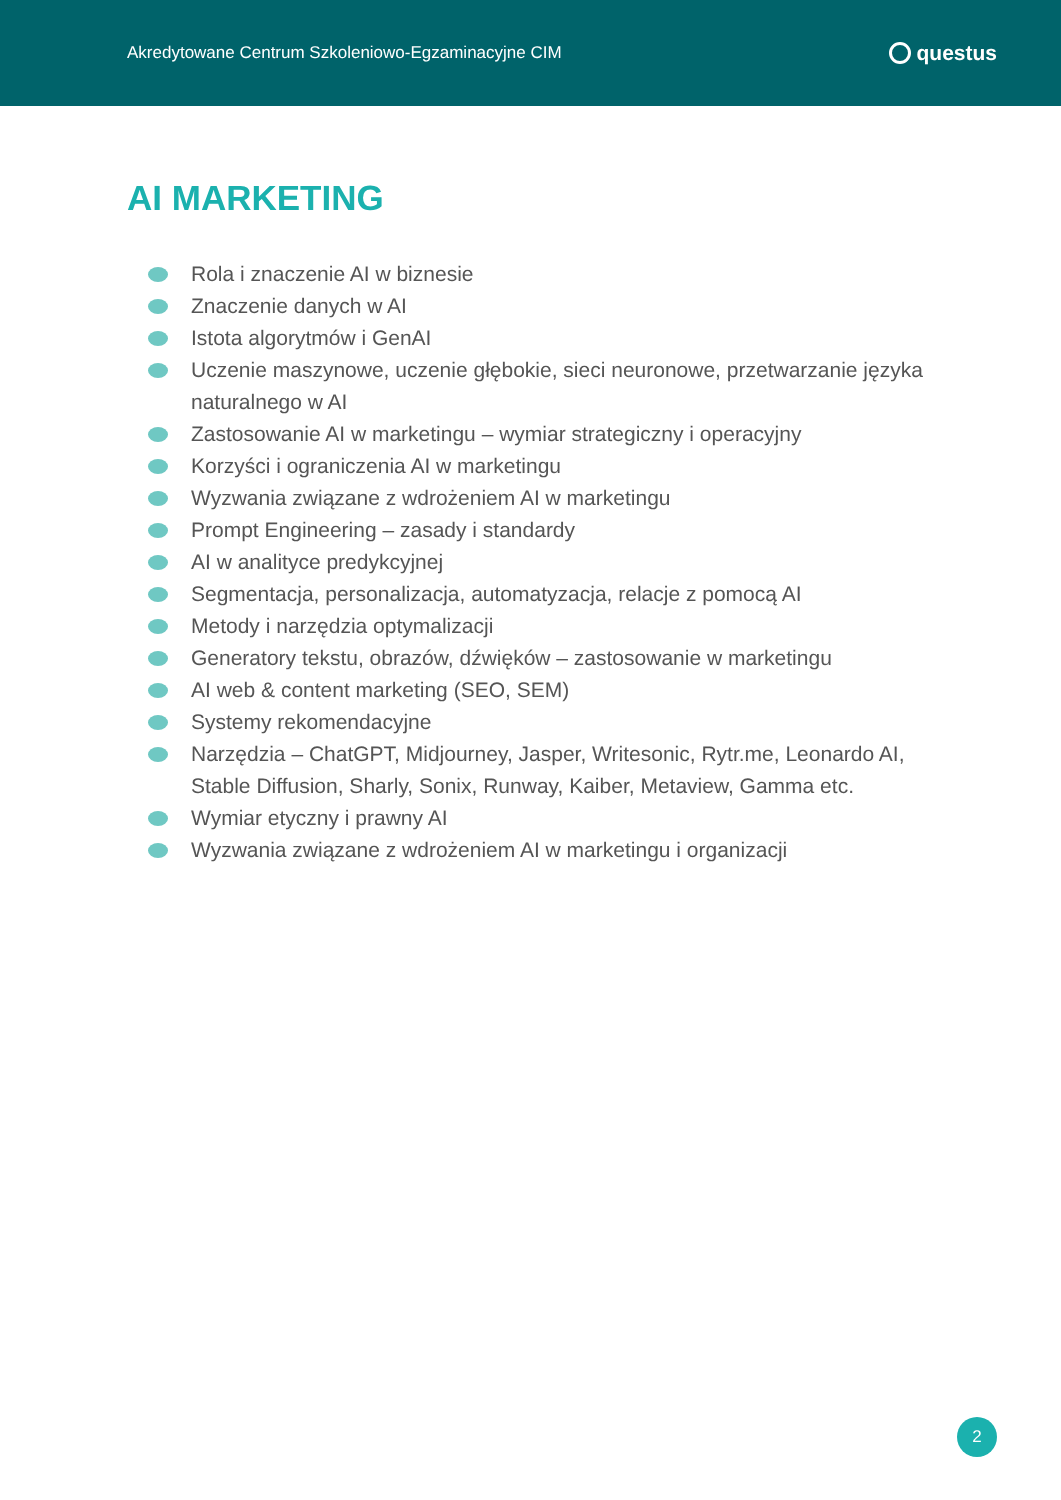Akredytowane Centrum Szkoleniowo-Egzaminacyjne CIM questus
AI MARKETING
Rola i znaczenie AI w biznesie
Znaczenie danych w AI
Istota algorytmów i GenAI
Uczenie maszynowe, uczenie głębokie, sieci neuronowe, przetwarzanie języka naturalnego w AI
Zastosowanie AI w marketingu – wymiar strategiczny i operacyjny
Korzyści i ograniczenia AI w marketingu
Wyzwania związane z wdrożeniem AI w marketingu
Prompt Engineering – zasady i standardy
AI w analityce predykcyjnej
Segmentacja, personalizacja, automatyzacja, relacje z pomocą AI
Metody i narzędzia optymalizacji
Generatory tekstu, obrazów, dźwięków – zastosowanie w marketingu
AI web & content marketing (SEO, SEM)
Systemy rekomendacyjne
Narzędzia – ChatGPT, Midjourney, Jasper, Writesonic, Rytr.me, Leonardo AI, Stable Diffusion, Sharly, Sonix, Runway, Kaiber, Metaview, Gamma etc.
Wymiar etyczny i prawny AI
Wyzwania związane z wdrożeniem AI w marketingu i organizacji
2